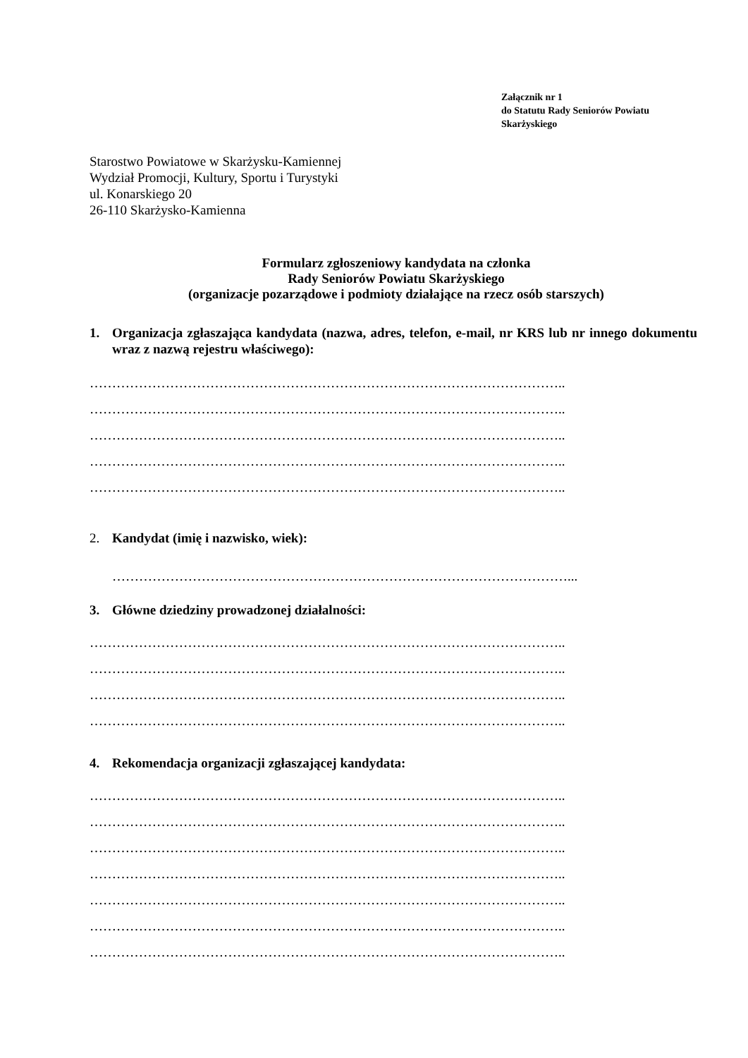Załącznik nr 1
do Statutu Rady Seniorów Powiatu
Skarżyskiego
Starostwo Powiatowe w Skarżysku-Kamiennej
Wydział Promocji, Kultury, Sportu i Turystyki
ul. Konarskiego 20
26-110 Skarżysko-Kamienna
Formularz zgłoszeniowy kandydata na członka
Rady Seniorów Powiatu Skarżyskiego
(organizacje pozarządowe i podmioty działające na rzecz osób starszych)
1. Organizacja zgłaszająca kandydata (nazwa, adres, telefon, e-mail, nr KRS lub nr innego dokumentu wraz z nazwą rejestru właściwego):
……………………………………………………………………………………………..
……………………………………………………………………………………………..
……………………………………………………………………………………………..
……………………………………………………………………………………………..
……………………………………………………………………………………………..
2. Kandydat (imię i nazwisko, wiek):
…………………………………………………………………………………………...
3. Główne dziedziny prowadzonej działalności:
……………………………………………………………………………………………..
……………………………………………………………………………………………..
……………………………………………………………………………………………..
……………………………………………………………………………………………..
4. Rekomendacja organizacji zgłaszającej kandydata:
……………………………………………………………………………………………..
……………………………………………………………………………………………..
……………………………………………………………………………………………..
……………………………………………………………………………………………..
……………………………………………………………………………………………..
……………………………………………………………………………………………..
……………………………………………………………………………………………..